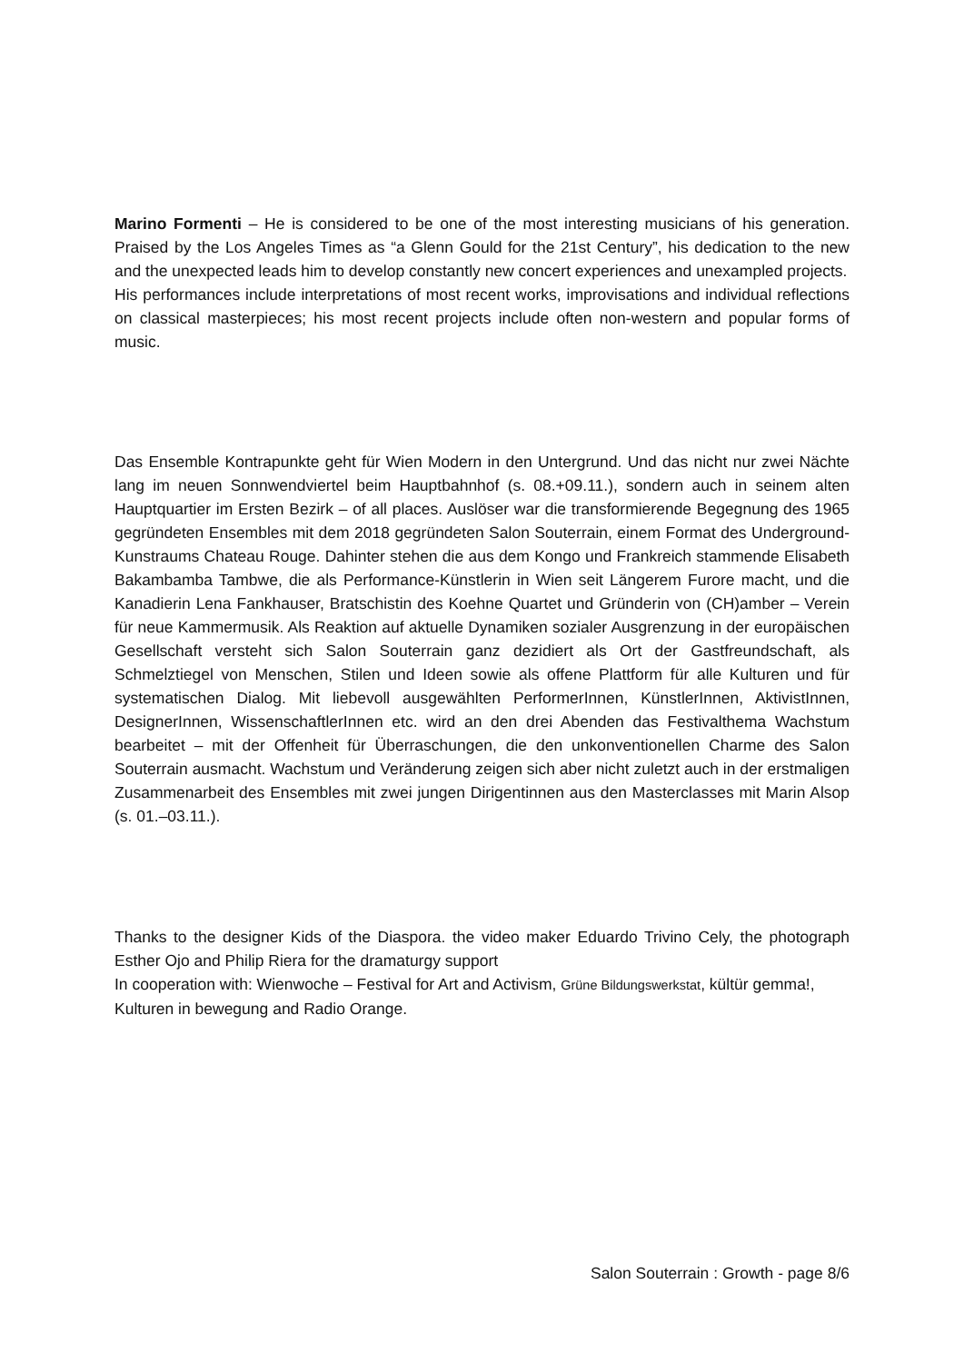Marino Formenti – He is considered to be one of the most interesting musicians of his generation. Praised by the Los Angeles Times as “a Glenn Gould for the 21st Century”, his dedication to the new and the unexpected leads him to develop constantly new concert experiences and unexampled projects.
His performances include interpretations of most recent works, improvisations and individual reflections on classical masterpieces; his most recent projects include often non-western and popular forms of music.
Das Ensemble Kontrapunkte geht für Wien Modern in den Untergrund. Und das nicht nur zwei Nächte lang im neuen Sonnwendviertel beim Hauptbahnhof (s. 08.+09.11.), sondern auch in seinem alten Hauptquartier im Ersten Bezirk – of all places. Auslöser war die transformierende Begegnung des 1965 gegründeten Ensembles mit dem 2018 gegründeten Salon Souterrain, einem Format des Underground-Kunstraums Chateau Rouge. Dahinter stehen die aus dem Kongo und Frankreich stammende Elisabeth Bakambamba Tambwe, die als Performance-Künstlerin in Wien seit Längerem Furore macht, und die Kanadierin Lena Fankhauser, Bratschistin des Koehne Quartet und Gründerin von (CH)amber – Verein für neue Kammermusik. Als Reaktion auf aktuelle Dynamiken sozialer Ausgrenzung in der europäischen Gesellschaft versteht sich Salon Souterrain ganz dezidiert als Ort der Gastfreundschaft, als Schmelztiegel von Menschen, Stilen und Ideen sowie als offene Plattform für alle Kulturen und für systematischen Dialog. Mit liebevoll ausgewählten PerformerInnen, KünstlerInnen, AktivistInnen, DesignerInnen, WissenschaftlerInnen etc. wird an den drei Abenden das Festivalthema Wachstum bearbeitet – mit der Offenheit für Überraschungen, die den unkonventionellen Charme des Salon Souterrain ausmacht. Wachstum und Veränderung zeigen sich aber nicht zuletzt auch in der erstmaligen Zusammenarbeit des Ensembles mit zwei jungen Dirigentinnen aus den Masterclasses mit Marin Alsop (s. 01.–03.11.).
Thanks to the designer Kids of the Diaspora. the video maker Eduardo Trivino Cely, the photograph Esther Ojo and Philip Riera for the dramaturgy support
In cooperation with: Wienwoche – Festival for Art and Activism, Grüne Bildungswerkstat, kültür gemma!, Kulturen in bewegung and Radio Orange.
Salon Souterrain : Growth - page 8/6